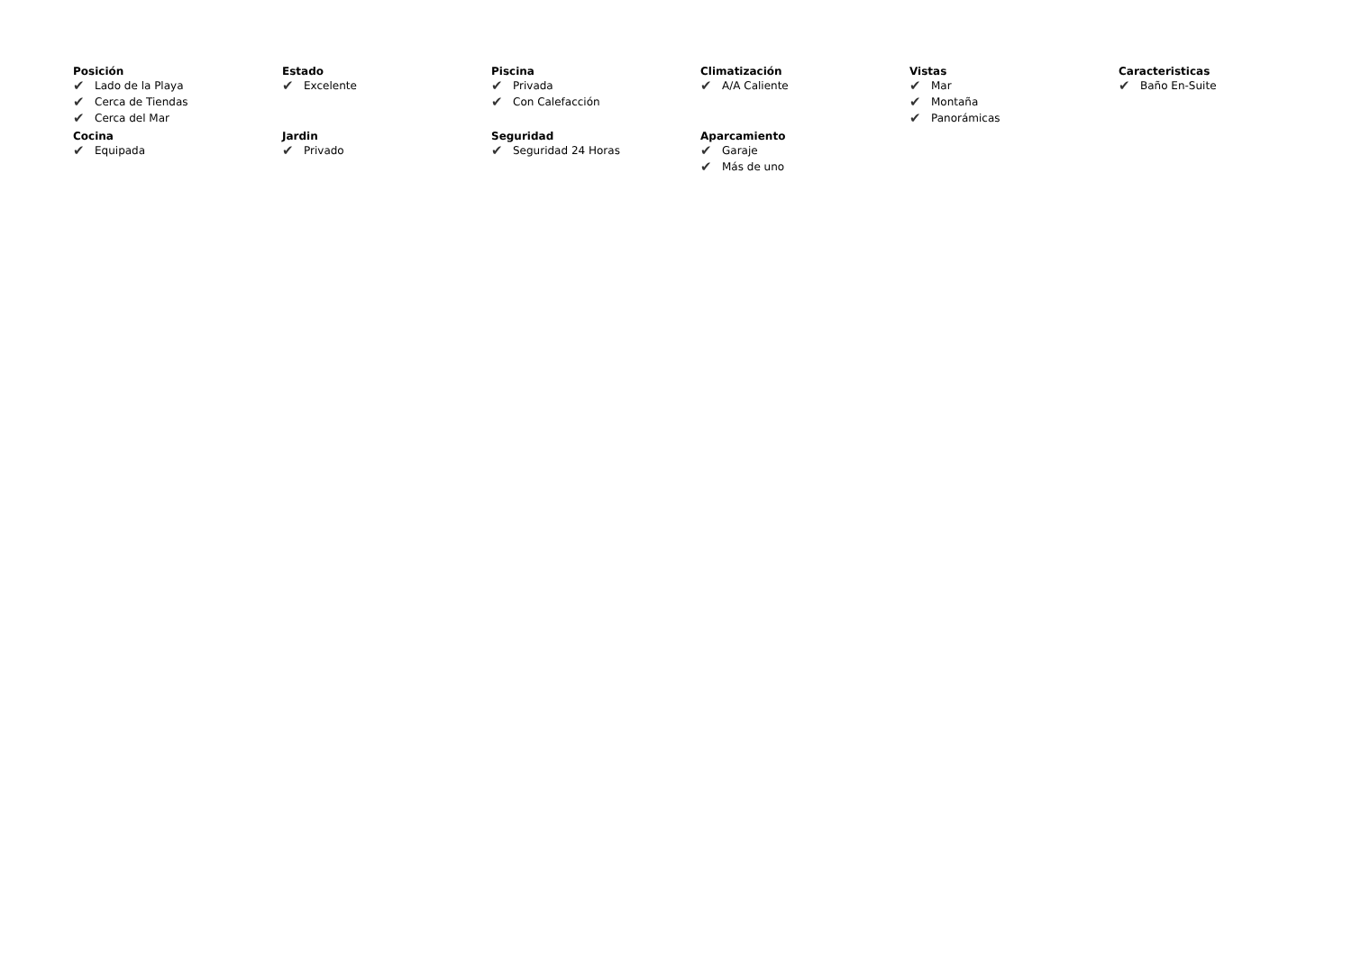Posición
✔ Lado de la Playa
✔ Cerca de Tiendas
✔ Cerca del Mar
Estado
✔ Excelente
Piscina
✔ Privada
✔ Con Calefacción
Climatización
✔ A/A Caliente
Vistas
✔ Mar
✔ Montaña
✔ Panorámicas
Caracteristicas
✔ Baño En-Suite
Cocina
✔ Equipada
Jardin
✔ Privado
Seguridad
✔ Seguridad 24 Horas
Aparcamiento
✔ Garaje
✔ Más de uno